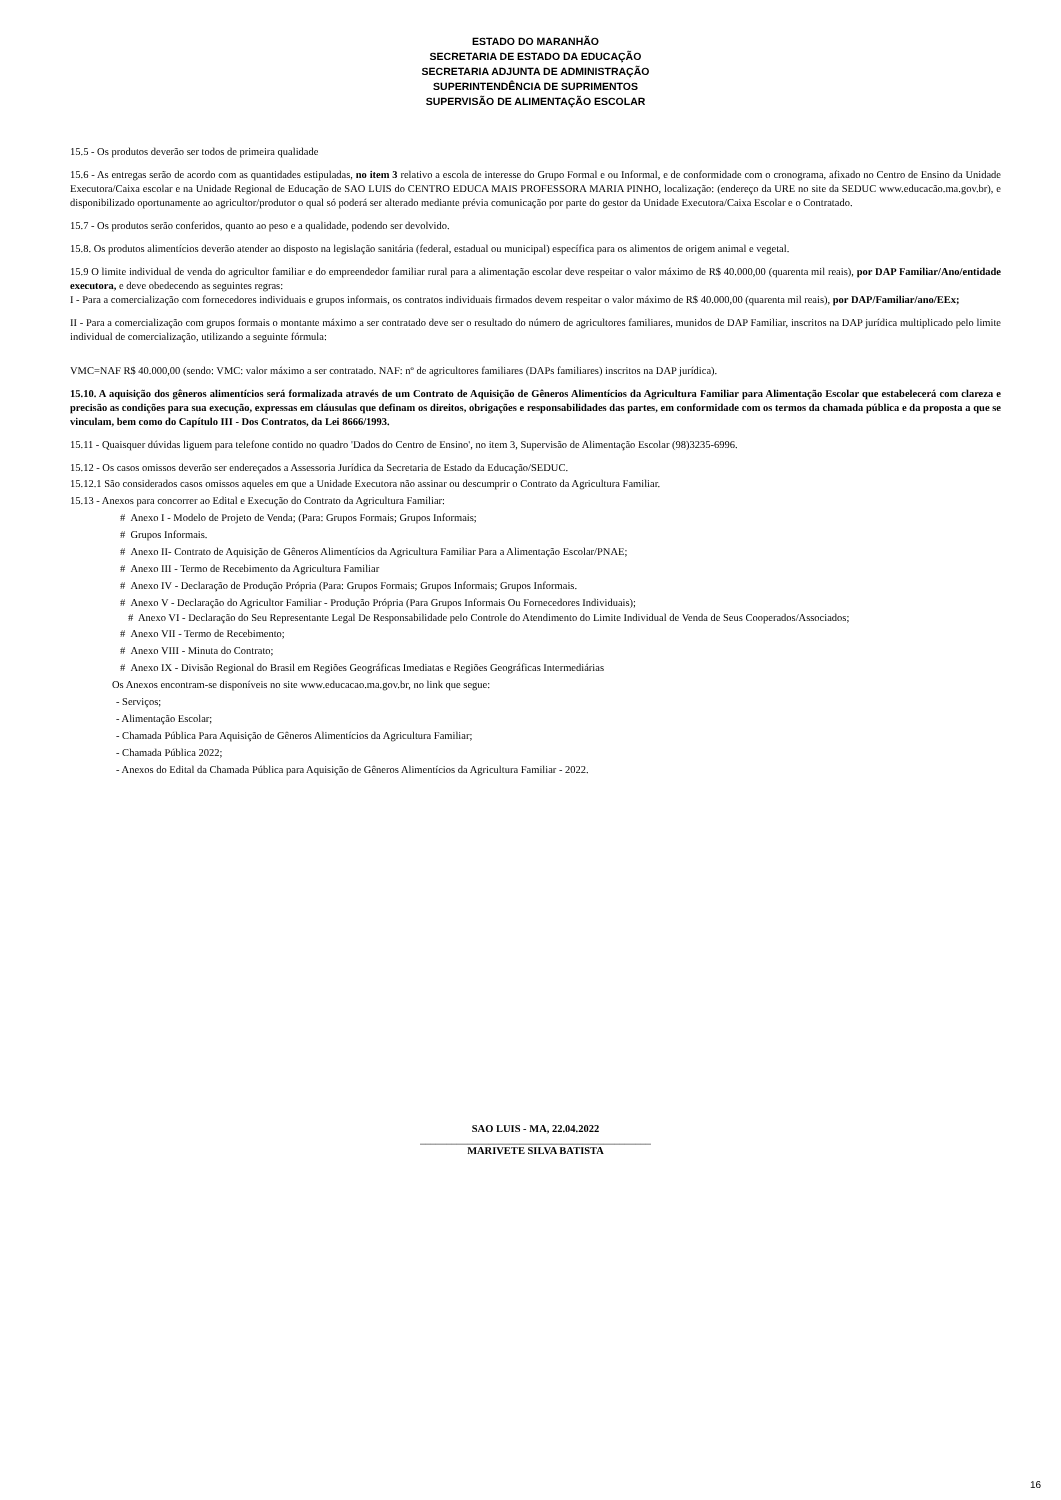ESTADO DO MARANHÃO
SECRETARIA DE ESTADO DA EDUCAÇÃO
SECRETARIA ADJUNTA DE ADMINISTRAÇÃO
SUPERINTENDÊNCIA DE SUPRIMENTOS
SUPERVISÃO DE ALIMENTAÇÃO ESCOLAR
15.5 - Os produtos deverão ser todos de primeira qualidade
15.6 - As entregas serão de acordo com as quantidades estipuladas, no item 3 relativo a escola de interesse do Grupo Formal e ou Informal, e de conformidade com o cronograma, afixado no Centro de Ensino da Unidade Executora/Caixa escolar e na Unidade Regional de Educação de SAO LUIS do CENTRO EDUCA MAIS PROFESSORA MARIA PINHO, localização: (endereço da URE no site da SEDUC www.educacão.ma.gov.br), e disponibilizado oportunamente ao agricultor/produtor o qual só poderá ser alterado mediante prévia comunicação por parte do gestor da Unidade Executora/Caixa Escolar e o Contratado.
15.7 - Os produtos serão conferidos, quanto ao peso e a qualidade, podendo ser devolvido.
15.8. Os produtos alimentícios deverão atender ao disposto na legislação sanitária (federal, estadual ou municipal) específica para os alimentos de origem animal e vegetal.
15.9 O limite individual de venda do agricultor familiar e do empreendedor familiar rural para a alimentação escolar deve respeitar o valor máximo de R$ 40.000,00 (quarenta mil reais), por DAP Familiar/Ano/entidade executora, e deve obedecendo as seguintes regras:
I - Para a comercialização com fornecedores individuais e grupos informais, os contratos individuais firmados devem respeitar o valor máximo de R$ 40.000,00 (quarenta mil reais), por DAP/Familiar/ano/EEx;
II - Para a comercialização com grupos formais o montante máximo a ser contratado deve ser o resultado do número de agricultores familiares, munidos de DAP Familiar, inscritos na DAP jurídica multiplicado pelo limite individual de comercialização, utilizando a seguinte fórmula:
VMC=NAF R$ 40.000,00 (sendo: VMC: valor máximo a ser contratado. NAF: nº de agricultores familiares (DAPs familiares) inscritos na DAP jurídica).
15.10. A aquisição dos gêneros alimentícios será formalizada através de um Contrato de Aquisição de Gêneros Alimentícios da Agricultura Familiar para Alimentação Escolar que estabelecerá com clareza e precisão as condições para sua execução, expressas em cláusulas que definam os direitos, obrigações e responsabilidades das partes, em conformidade com os termos da chamada pública e da proposta a que se vinculam, bem como do Capítulo III - Dos Contratos, da Lei 8666/1993.
15.11 - Quaisquer dúvidas liguem para telefone contido no quadro 'Dados do Centro de Ensino', no item 3, Supervisão de Alimentação Escolar (98)3235-6996.
15.12 - Os casos omissos deverão ser endereçados a Assessoria Jurídica da Secretaria de Estado da Educação/SEDUC.
15.12.1 São considerados casos omissos aqueles em que a Unidade Executora não assinar ou descumprir o Contrato da Agricultura Familiar.
15.13 - Anexos para concorrer ao Edital e Execução do Contrato da Agricultura Familiar:
# Anexo I - Modelo de Projeto de Venda; (Para: Grupos Formais; Grupos Informais;
# Grupos Informais.
# Anexo II- Contrato de Aquisição de Gêneros Alimentícios da Agricultura Familiar Para a Alimentação Escolar/PNAE;
# Anexo III - Termo de Recebimento da Agricultura Familiar
# Anexo IV - Declaração de Produção Própria (Para: Grupos Formais; Grupos Informais; Grupos Informais.
# Anexo V - Declaração do Agricultor Familiar - Produção Própria (Para Grupos Informais Ou Fornecedores Individuais);
# Anexo VI - Declaração do Seu Representante Legal De Responsabilidade pelo Controle do Atendimento do Limite Individual de Venda de Seus Cooperados/Associados;
# Anexo VII - Termo de Recebimento;
# Anexo VIII - Minuta do Contrato;
# Anexo IX - Divisão Regional do Brasil em Regiões Geográficas Imediatas e Regiões Geográficas Intermediárias
Os Anexos encontram-se disponíveis no site www.educacao.ma.gov.br, no link que segue:
- Serviços;
- Alimentação Escolar;
- Chamada Pública Para Aquisição de Gêneros Alimentícios da Agricultura Familiar;
- Chamada Pública 2022;
- Anexos do Edital da Chamada Pública para Aquisição de Gêneros Alimentícios da Agricultura Familiar - 2022.
SAO LUIS - MA, 22.04.2022
____________________________________________
MARIVETE SILVA BATISTA
16